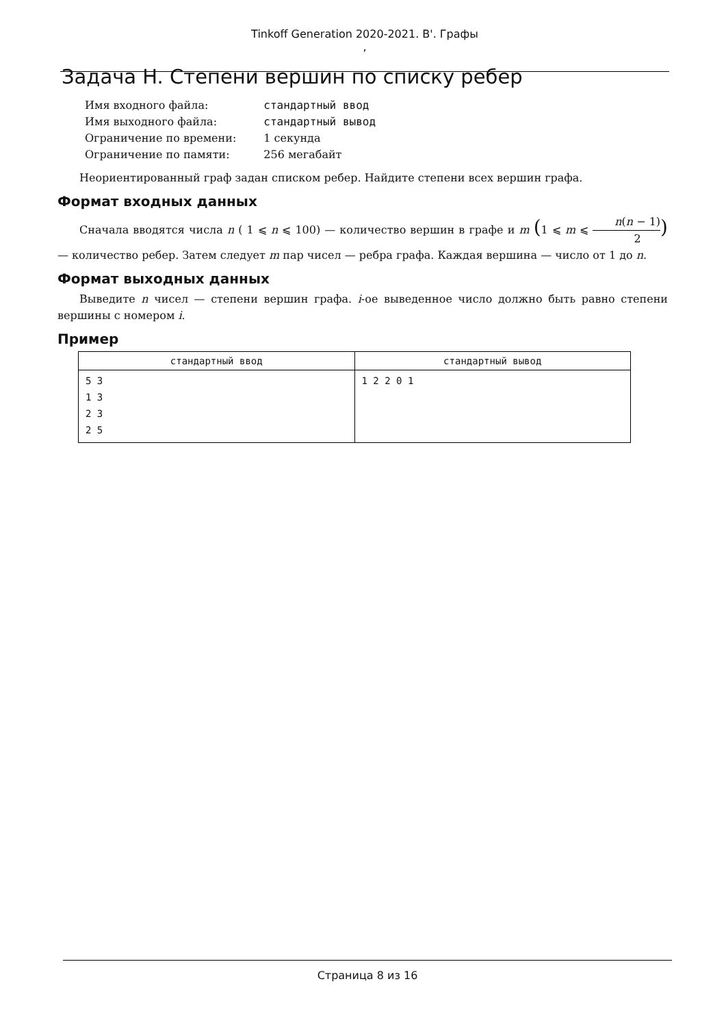Tinkoff Generation 2020-2021. B'. Графы
,
Задача H. Степени вершин по списку ребер
| Имя входного файла: | стандартный ввод |
| Имя выходного файла: | стандартный вывод |
| Ограничение по времени: | 1 секунда |
| Ограничение по памяти: | 256 мегабайт |
Неориентированный граф задан списком ребер. Найдите степени всех вершин графа.
Формат входных данных
Сначала вводятся числа n ( 1 ⩽ n ⩽ 100) — количество вершин в графе и m (1 ⩽ m ⩽ n(n − 1) 2) — количество ребер. Затем следует m пар чисел — ребра графа. Каждая вершина — число от 1 до n.
Формат выходных данных
Выведите n чисел — степени вершин графа. i-ое выведенное число должно быть равно степени вершины с номером i.
Пример
| стандартный ввод | стандартный вывод |
| --- | --- |
| 5 3 1 3 2 3 2 5 | 1 2 2 0 1 |
Страница 8 из 16